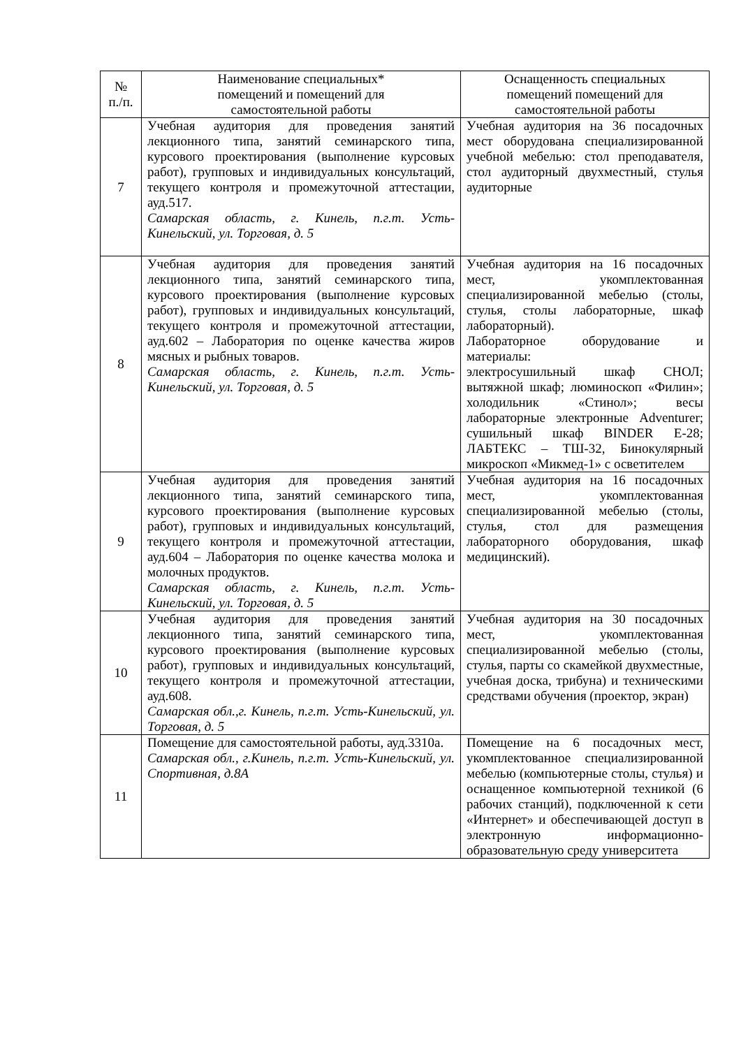| № п./п. | Наименование специальных* помещений и помещений для самостоятельной работы | Оснащенность специальных помещений помещений для самостоятельной работы |
| --- | --- | --- |
| 7 | Учебная аудитория для проведения занятий лекционного типа, занятий семинарского типа, курсового проектирования (выполнение курсовых работ), групповых и индивидуальных консультаций, текущего контроля и промежуточной аттестации, ауд.517. Самарская область, г. Кинель, п.г.т. Усть-Кинельский, ул. Торговая, д. 5 | Учебная аудитория на 36 посадочных мест оборудована специализированной учебной мебелью: стол преподавателя, стол аудиторный двухместный, стулья аудиторные |
| 8 | Учебная аудитория для проведения занятий лекционного типа, занятий семинарского типа, курсового проектирования (выполнение курсовых работ), групповых и индивидуальных консультаций, текущего контроля и промежуточной аттестации, ауд.602 – Лаборатория по оценке качества жиров мясных и рыбных товаров. Самарская область, г. Кинель, п.г.т. Усть-Кинельский, ул. Торговая, д. 5 | Учебная аудитория на 16 посадочных мест, укомплектованная специализированной мебелью (столы, стулья, столы лабораторные, шкаф лабораторный). Лабораторное оборудование и материалы: электросушильный шкаф СНОЛ; вытяжной шкаф; люминоскоп «Филин»; холодильник «Стинол»; весы лабораторные электронные Adventurer; сушильный шкаф BINDER E-28; ЛАБТЕКС – ТШ-32, Бинокулярный микроскоп «Микмед-1» с осветителем |
| 9 | Учебная аудитория для проведения занятий лекционного типа, занятий семинарского типа, курсового проектирования (выполнение курсовых работ), групповых и индивидуальных консультаций, текущего контроля и промежуточной аттестации, ауд.604 – Лаборатория по оценке качества молока и молочных продуктов. Самарская область, г. Кинель, п.г.т. Усть-Кинельский, ул. Торговая, д. 5 | Учебная аудитория на 16 посадочных мест, укомплектованная специализированной мебелью (столы, стулья, стол для размещения лабораторного оборудования, шкаф медицинский). |
| 10 | Учебная аудитория для проведения занятий лекционного типа, занятий семинарского типа, курсового проектирования (выполнение курсовых работ), групповых и индивидуальных консультаций, текущего контроля и промежуточной аттестации, ауд.608. Самарская обл.,г. Кинель, п.г.т. Усть-Кинельский, ул. Торговая, д. 5 | Учебная аудитория на 30 посадочных мест, укомплектованная специализированной мебелью (столы, стулья, парты со скамейкой двухместные, учебная доска, трибуна) и техническими средствами обучения (проектор, экран) |
| 11 | Помещение для самостоятельной работы, ауд.3310а. Самарская обл., г.Кинель, п.г.т. Усть-Кинельский, ул. Спортивная, д.8А | Помещение на 6 посадочных мест, укомплектованное специализированной мебелью (компьютерные столы, стулья) и оснащенное компьютерной техникой (6 рабочих станций), подключенной к сети «Интернет» и обеспечивающей доступ в электронную информационно-образовательную среду университета |